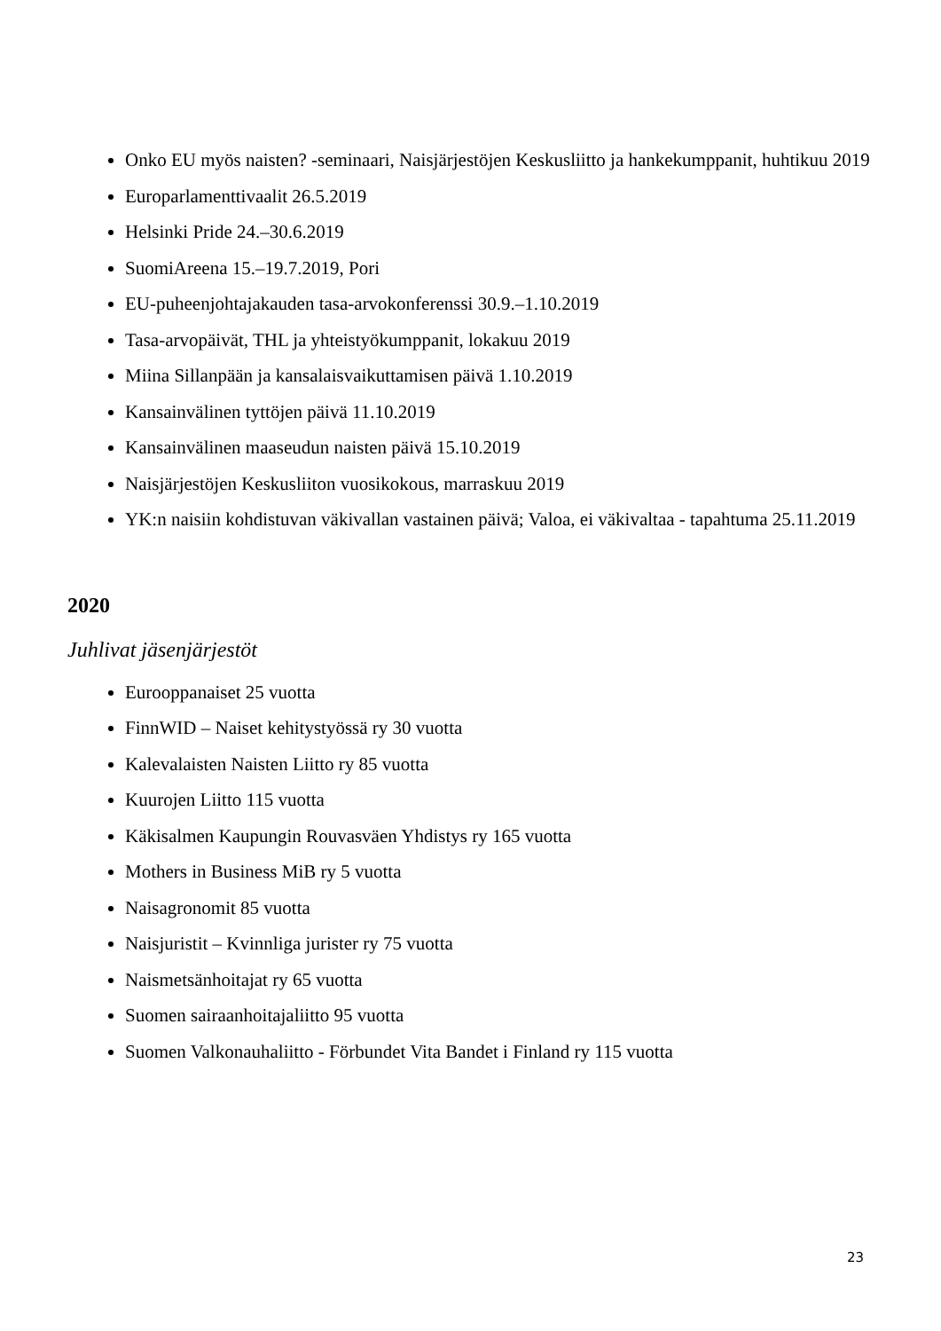Onko EU myös naisten? -seminaari, Naisjärjestöjen Keskusliitto ja hankekumppanit, huhtikuu 2019
Europarlamenttivaalit 26.5.2019
Helsinki Pride 24.–30.6.2019
SuomiAreena 15.–19.7.2019, Pori
EU-puheenjohtajakauden tasa-arvokonferenssi 30.9.–1.10.2019
Tasa-arvopäivät, THL ja yhteistyökumppanit, lokakuu 2019
Miina Sillanpään ja kansalaisvaikuttamisen päivä 1.10.2019
Kansainvälinen tyttöjen päivä 11.10.2019
Kansainvälinen maaseudun naisten päivä 15.10.2019
Naisjärjestöjen Keskusliiton vuosikokous, marraskuu 2019
YK:n naisiin kohdistuvan väkivallan vastainen päivä; Valoa, ei väkivaltaa - tapahtuma 25.11.2019
2020
Juhlivat jäsenjärjestöt
Eurooppanaiset 25 vuotta
FinnWID – Naiset kehitystyössä ry 30 vuotta
Kalevalaisten Naisten Liitto ry 85 vuotta
Kuurojen Liitto 115 vuotta
Käkisalmen Kaupungin Rouvasväen Yhdistys ry 165 vuotta
Mothers in Business MiB ry 5 vuotta
Naisagronomit 85 vuotta
Naisjuristit – Kvinnliga jurister ry 75 vuotta
Naismetsänhoitajat ry 65 vuotta
Suomen sairaanhoitajaliitto 95 vuotta
Suomen Valkonauhaliitto - Förbundet Vita Bandet i Finland ry 115 vuotta
23